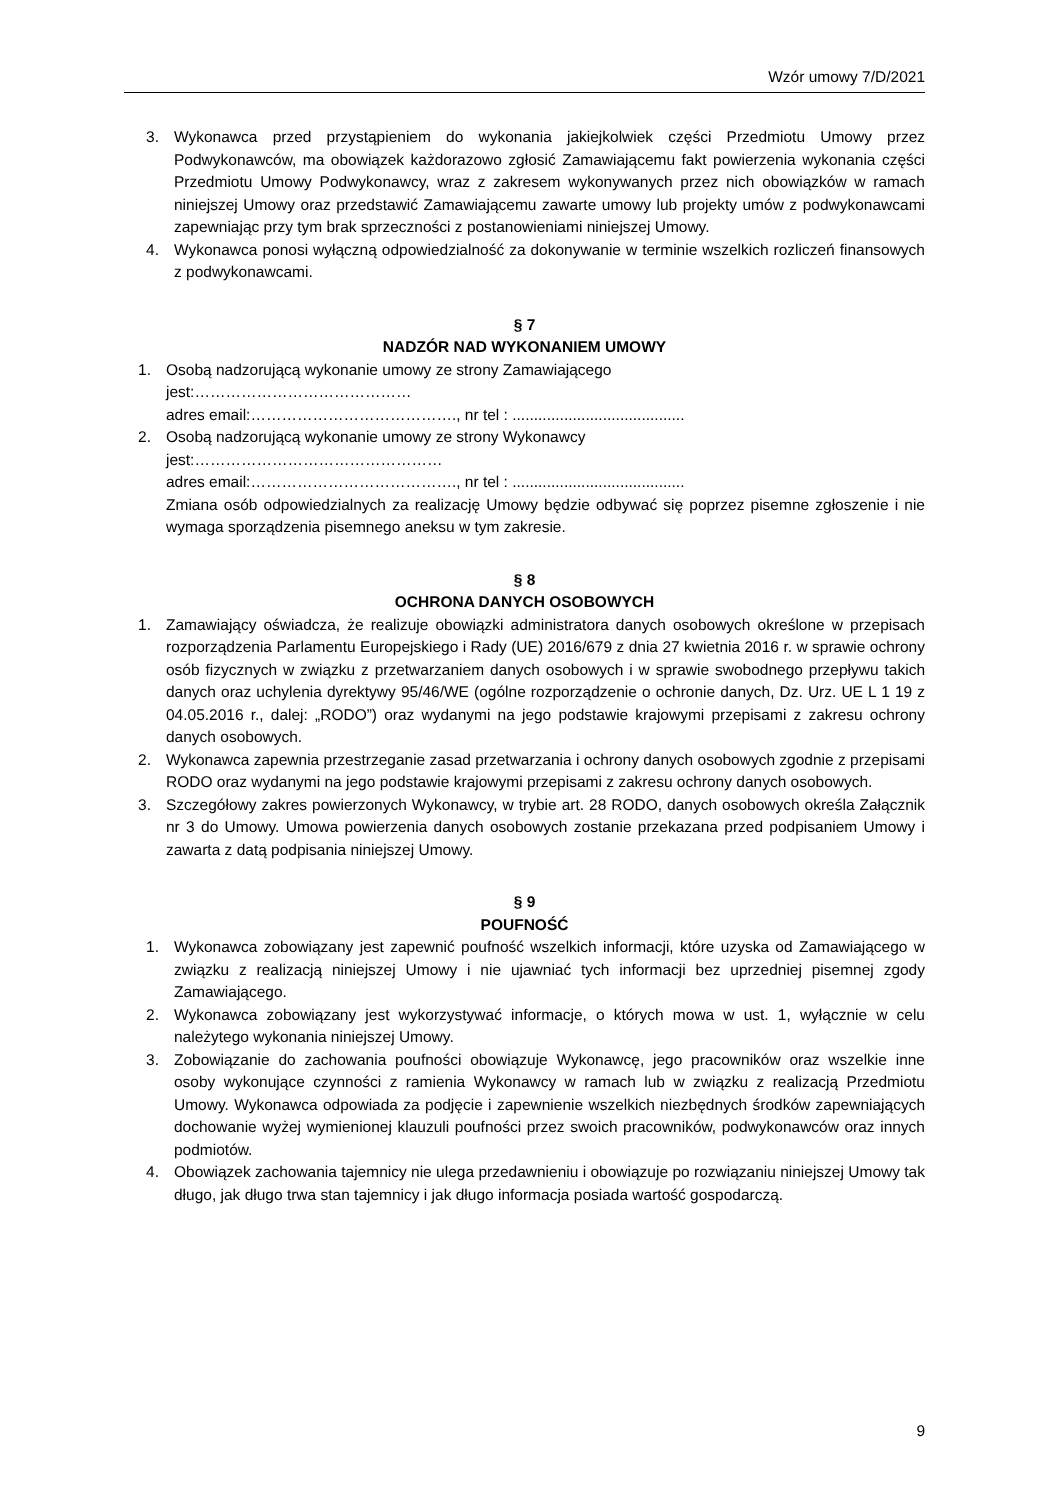Wzór umowy 7/D/2021
3. Wykonawca przed przystąpieniem do wykonania jakiejkolwiek części Przedmiotu Umowy przez Podwykonawców, ma obowiązek każdorazowo zgłosić Zamawiającemu fakt powierzenia wykonania części Przedmiotu Umowy Podwykonawcy, wraz z zakresem wykonywanych przez nich obowiązków w ramach niniejszej Umowy oraz przedstawić Zamawiającemu zawarte umowy lub projekty umów z podwykonawcami zapewniając przy tym brak sprzeczności z postanowieniami niniejszej Umowy.
4. Wykonawca ponosi wyłączną odpowiedzialność za dokonywanie w terminie wszelkich rozliczeń finansowych z podwykonawcami.
§ 7
NADZÓR NAD WYKONANIEM UMOWY
1. Osobą nadzorującą wykonanie umowy ze strony Zamawiającego
jest:……………………………………
adres email:…………………………………., nr tel : ........................................
2. Osobą nadzorującą wykonanie umowy ze strony Wykonawcy
jest:…………………………………………
adres email:…………………………………., nr tel : ........................................
Zmiana osób odpowiedzialnych za realizację Umowy będzie odbywać się poprzez pisemne zgłoszenie i nie wymaga sporządzenia pisemnego aneksu w tym zakresie.
§ 8
OCHRONA DANYCH OSOBOWYCH
1. Zamawiający oświadcza, że realizuje obowiązki administratora danych osobowych określone w przepisach rozporządzenia Parlamentu Europejskiego i Rady (UE) 2016/679 z dnia 27 kwietnia 2016 r. w sprawie ochrony osób fizycznych w związku z przetwarzaniem danych osobowych i w sprawie swobodnego przepływu takich danych oraz uchylenia dyrektywy 95/46/WE (ogólne rozporządzenie o ochronie danych, Dz. Urz. UE L 1 19 z 04.05.2016 r., dalej: „RODO”) oraz wydanymi na jego podstawie krajowymi przepisami z zakresu ochrony danych osobowych.
2. Wykonawca zapewnia przestrzeganie zasad przetwarzania i ochrony danych osobowych zgodnie z przepisami RODO oraz wydanymi na jego podstawie krajowymi przepisami z zakresu ochrony danych osobowych.
3. Szczegółowy zakres powierzonych Wykonawcy, w trybie art. 28 RODO, danych osobowych określa Załącznik nr 3 do Umowy. Umowa powierzenia danych osobowych zostanie przekazana przed podpisaniem Umowy i zawarta z datą podpisania niniejszej Umowy.
§ 9
POUFNOŚĆ
1. Wykonawca zobowiązany jest zapewnić poufność wszelkich informacji, które uzyska od Zamawiającego w związku z realizacją niniejszej Umowy i nie ujawniać tych informacji bez uprzedniej pisemnej zgody Zamawiającego.
2. Wykonawca zobowiązany jest wykorzystywać informacje, o których mowa w ust. 1, wyłącznie w celu należytego wykonania niniejszej Umowy.
3. Zobowiązanie do zachowania poufności obowiązuje Wykonawcę, jego pracowników oraz wszelkie inne osoby wykonujące czynności z ramienia Wykonawcy w ramach lub w związku z realizacją Przedmiotu Umowy. Wykonawca odpowiada za podjęcie i zapewnienie wszelkich niezbędnych środków zapewniających dochowanie wyżej wymienionej klauzuli poufności przez swoich pracowników, podwykonawców oraz innych podmiotów.
4. Obowiązek zachowania tajemnicy nie ulega przedawnieniu i obowiązuje po rozwiązaniu niniejszej Umowy tak długo, jak długo trwa stan tajemnicy i jak długo informacja posiada wartość gospodarczą.
9